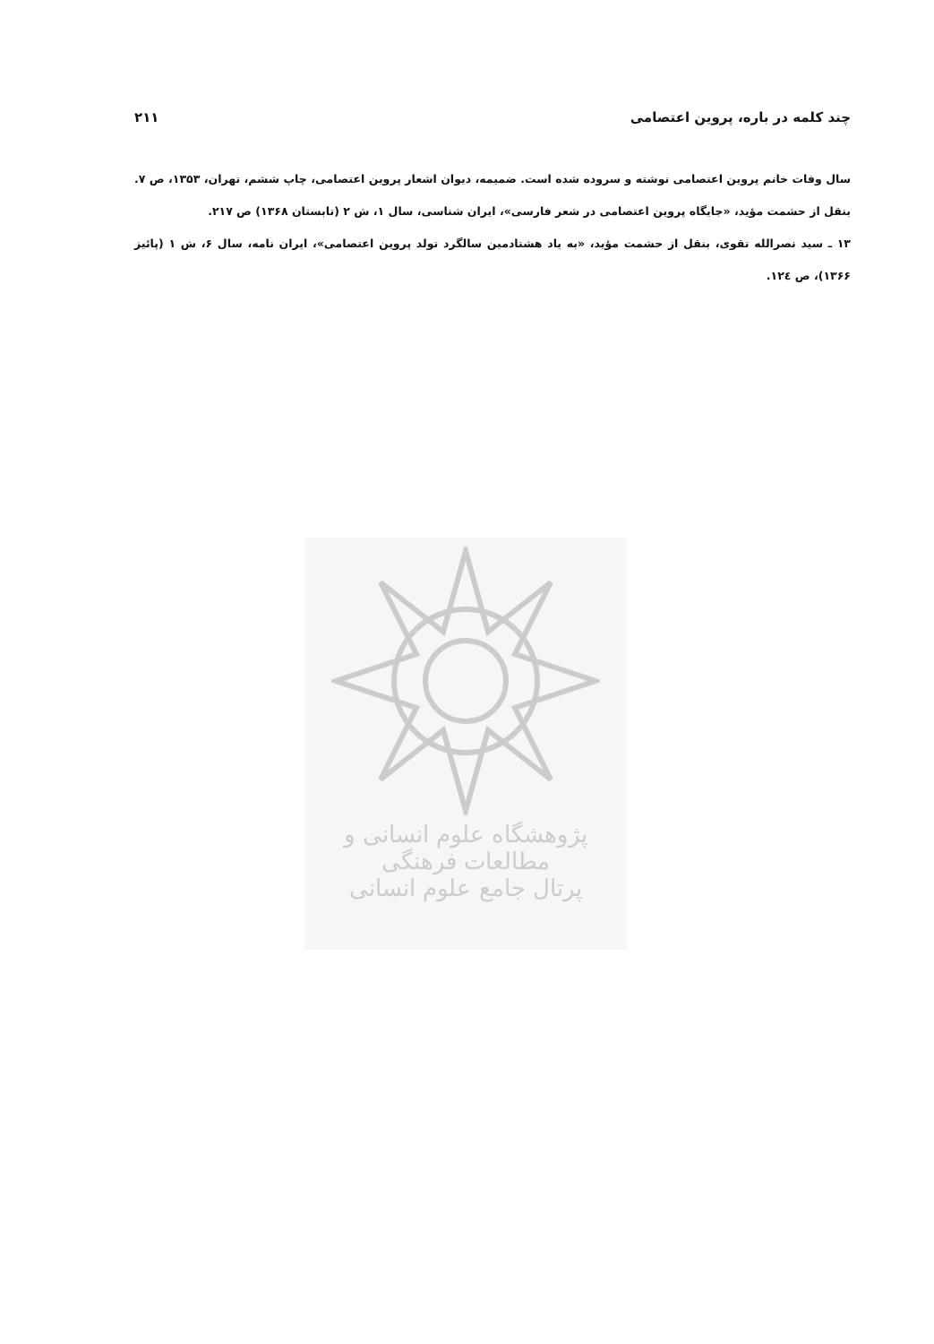چند کلمه در باره، پروین اعتصامی ۲۱۱
سال وفات خانم پروین اعتصامی نوشته و سروده شده است. ضمیمه، دیوان اشعار پروین اعتصامی، چاپ ششم، تهران، ۱۳۵۳، ص ۷. بنقل از حشمت مؤید، «جایگاه پروین اعتصامی در شعر فارسی»، ایران شناسی، سال ۱، ش ۲ (تابستان ۱۳۶۸) ص ۲۱۷.
۱۳ ـ سید نصرالله تقوی، بنقل از حشمت مؤید، «به یاد هشتادمین سالگرد تولد پروین اعتصامی»، ایران نامه، سال ۶، ش ۱ (پائیز ۱۳۶۶)، ص ۱۲٤.
پژوهشگاه علوم انسانی و مطالعات فرهنگی
پرتال جامع علوم انسانی